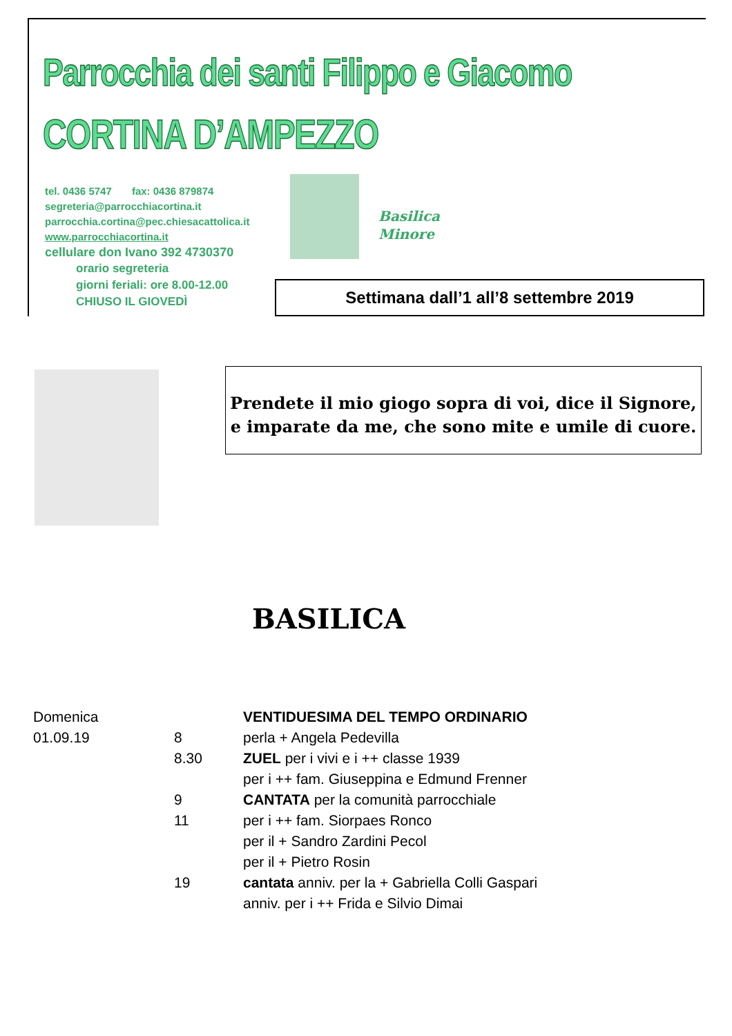Parrocchia dei santi Filippo e Giacomo
CORTINA D’AMPEZZO
tel. 0436 5747 fax: 0436 879874
segreteria@parrocchiacortina.it
parrocchia.cortina@pec.chiesacattolica.it
www.parrocchiacortina.it
cellulare don Ivano 392 4730370
orario segreteria
giorni feriali: ore 8.00-12.00
CHIUSO IL GIOVEDÌ
Basilica
Minore
Settimana dall’1 all’8 settembre 2019
Prendete il mio giogo sopra di voi, dice il Signore,
e imparate da me, che sono mite e umile di cuore.
BASILICA
| Domenica | | VENTIDUESIMA DEL TEMPO ORDINARIO |
| 01.09.19 | 8 | perla + Angela Pedevilla |
| | 8.30 | ZUEL per i vivi e i ++ classe 1939 |
| | | per i ++ fam. Giuseppina e Edmund Frenner |
| | 9 | CANTATA per la comunità parrocchiale |
| | 11 | per i ++ fam. Siorpaes Ronco |
| | | per il + Sandro Zardini Pecol |
| | | per il + Pietro Rosin |
| | 19 | cantata anniv. per la + Gabriella Colli Gaspari |
| | | anniv. per i ++ Frida e Silvio Dimai |